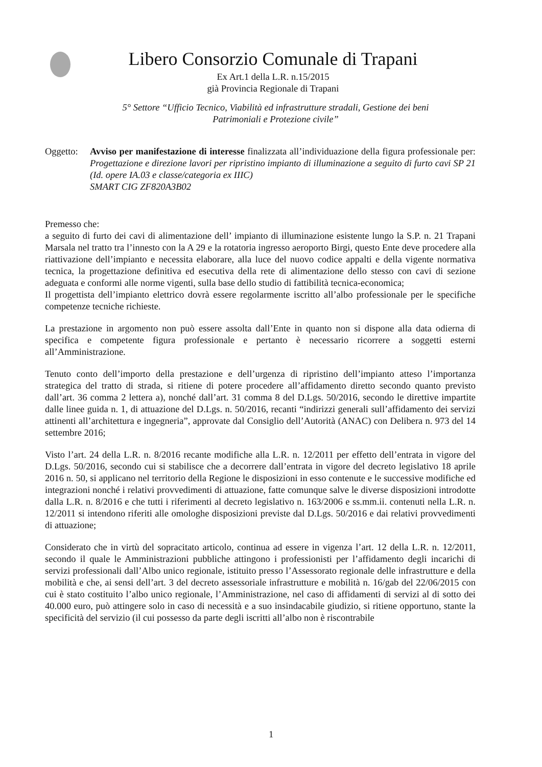Libero Consorzio Comunale di Trapani
Ex Art.1 della L.R. n.15/2015
già Provincia Regionale di Trapani
5° Settore “Ufficio Tecnico, Viabilità ed infrastrutture stradali, Gestione dei beni
Patrimoniali e Protezione civile”
Oggetto:
Avviso per manifestazione di interesse finalizzata all’individuazione della figura professionale per: Progettazione e direzione lavori per ripristino impianto di illuminazione a seguito di furto cavi SP 21 (Id. opere IA.03 e classe/categoria ex IIIC)
SMART CIG ZF820A3B02
Premesso che:
a seguito di furto dei cavi di alimentazione dell’ impianto di illuminazione esistente lungo la S.P. n. 21 Trapani Marsala nel tratto tra l’innesto con la A 29 e la rotatoria ingresso aeroporto Birgi, questo Ente deve procedere alla riattivazione dell’impianto e necessita elaborare, alla luce del nuovo codice appalti e della vigente normativa tecnica, la progettazione definitiva ed esecutiva della rete di alimentazione dello stesso con cavi di sezione adeguata e conformi alle norme vigenti, sulla base dello studio di fattibilità tecnica-economica;
Il progettista dell’impianto elettrico dovrà essere regolarmente iscritto all’albo professionale per le specifiche competenze tecniche richieste.
La prestazione in argomento non può essere assolta dall’Ente in quanto non si dispone alla data odierna di specifica e competente figura professionale e pertanto è necessario ricorrere a soggetti esterni all’Amministrazione.
Tenuto conto dell’importo della prestazione e dell’urgenza di ripristino dell’impianto atteso l’importanza strategica del tratto di strada, si ritiene di potere procedere all’affidamento diretto secondo quanto previsto dall’art. 36 comma 2 lettera a), nonché dall’art. 31 comma 8 del D.Lgs. 50/2016, secondo le direttive impartite dalle linee guida n. 1, di attuazione del D.Lgs. n. 50/2016, recanti “indirizzi generali sull’affidamento dei servizi attinenti all’architettura e ingegneria”, approvate dal Consiglio dell’Autorità (ANAC) con Delibera n. 973 del 14 settembre 2016;
Visto l’art. 24 della L.R. n. 8/2016 recante modifiche alla L.R. n. 12/2011 per effetto dell’entrata in vigore del D.Lgs. 50/2016, secondo cui si stabilisce che a decorrere dall’entrata in vigore del decreto legislativo 18 aprile 2016 n. 50, si applicano nel territorio della Regione le disposizioni in esso contenute e le successive modifiche ed integrazioni nonché i relativi provvedimenti di attuazione, fatte comunque salve le diverse disposizioni introdotte dalla L.R. n. 8/2016 e che tutti i riferimenti al decreto legislativo n. 163/2006 e ss.mm.ii. contenuti nella L.R. n. 12/2011 si intendono riferiti alle omologhe disposizioni previste dal D.Lgs. 50/2016 e dai relativi provvedimenti di attuazione;
Considerato che in virtù del sopracitato articolo, continua ad essere in vigenza l’art. 12 della L.R. n. 12/2011, secondo il quale le Amministrazioni pubbliche attingono i professionisti per l’affidamento degli incarichi di servizi professionali dall’Albo unico regionale, istituito presso l’Assessorato regionale delle infrastrutture e della mobilità e che, ai sensi dell’art. 3 del decreto assessoriale infrastrutture e mobilità n. 16/gab del 22/06/2015 con cui è stato costituito l’albo unico regionale, l’Amministrazione, nel caso di affidamenti di servizi al di sotto dei 40.000 euro, può attingere solo in caso di necessità e a suo insindacabile giudizio, si ritiene opportuno, stante la specificità del servizio (il cui possesso da parte degli iscritti all’albo non è riscontrabile
1